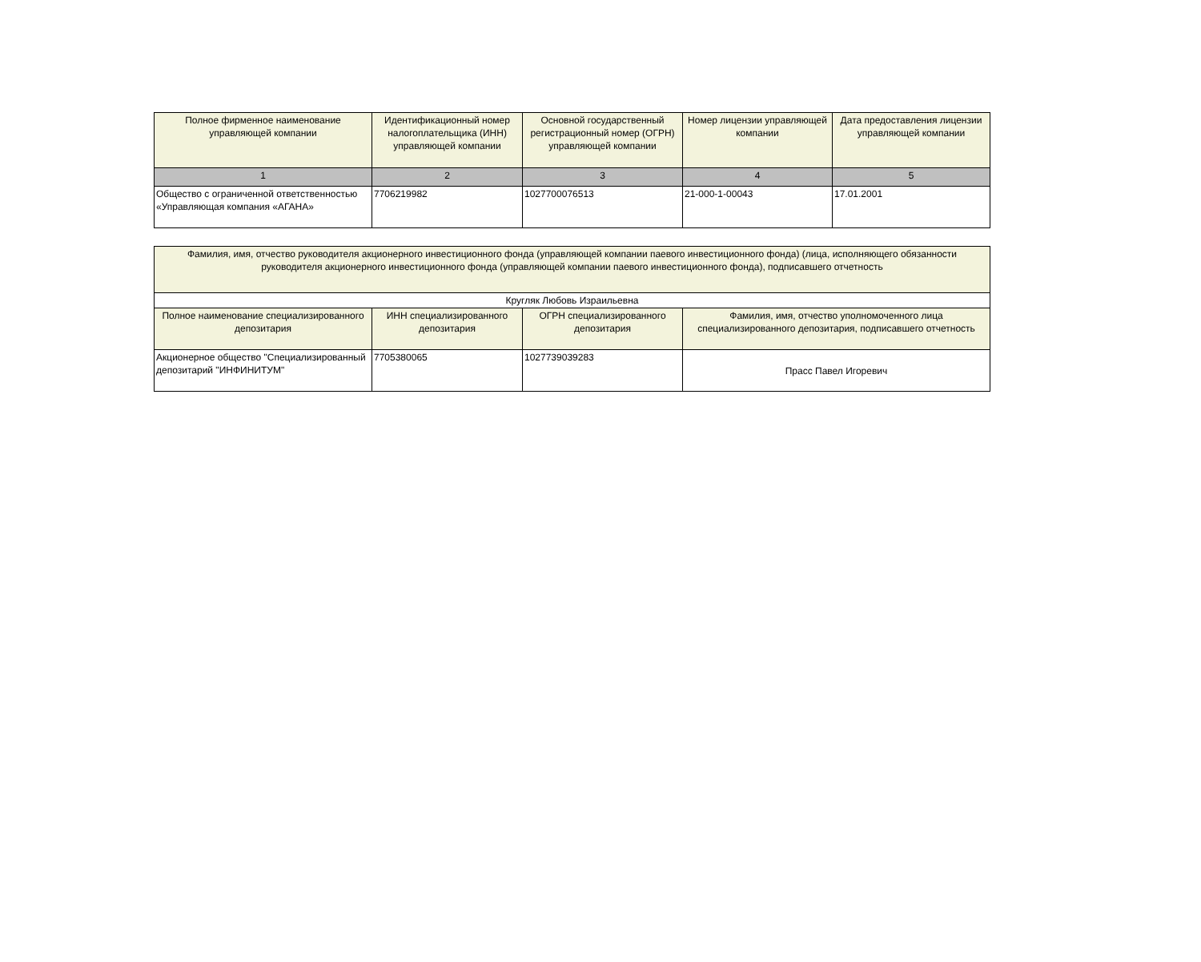| Полное фирменное наименование управляющей компании | Идентификационный номер налогоплательщика (ИНН) управляющей компании | Основной государственный регистрационный номер (ОГРН) управляющей компании | Номер лицензии управляющей компании | Дата предоставления лицензии управляющей компании |
| --- | --- | --- | --- | --- |
| 1 | 2 | 3 | 4 | 5 |
| Общество с ограниченной ответственностью «Управляющая компания «АГАНА» | 7706219982 | 1027700076513 | 21-000-1-00043 | 17.01.2001 |
| Фамилия, имя, отчество руководителя акционерного инвестиционного фонда (управляющей компании паевого инвестиционного фонда) (лица, исполняющего обязанности руководителя акционерного инвестиционного фонда (управляющей компании паевого инвестиционного фонда), подписавшего отчетность | | | |
| --- | --- | --- | --- |
| Кругляк Любовь Израильевна | | | |
| Полное наименование специализированного депозитария | ИНН специализированного депозитария | ОГРН специализированного депозитария | Фамилия, имя, отчество уполномоченного лица специализированного депозитария, подписавшего отчетность |
| Акционерное общество "Специализированный депозитарий "ИНФИНИТУМ" | 7705380065 | 1027739039283 | Прасс Павел Игоревич |